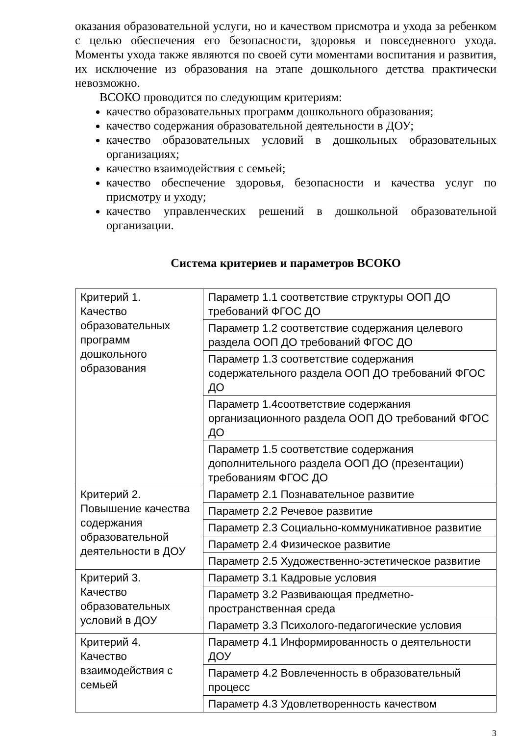оказания образовательной услуги, но и качеством присмотра и ухода за ребенком с целью обеспечения его безопасности, здоровья и повседневного ухода. Моменты ухода также являются по своей сути моментами воспитания и развития, их исключение из образования на этапе дошкольного детства практически невозможно.
ВСОКО проводится по следующим критериям:
качество образовательных программ дошкольного образования;
качество содержания образовательной деятельности в ДОУ;
качество образовательных условий в дошкольных образовательных организациях;
качество взаимодействия с семьей;
качество обеспечение здоровья, безопасности и качества услуг по присмотру и уходу;
качество управленческих решений в дошкольной образовательной организации.
Система критериев и параметров ВСОКО
| Критерий 1. Качество образовательных программ дошкольного образования | Параметр 1.1 соответствие структуры ООП ДО требований ФГОС ДО |
| | Параметр 1.2 соответствие содержания целевого раздела ООП ДО требований ФГОС ДО |
| | Параметр 1.3 соответствие содержания содержательного раздела ООП ДО требований ФГОС ДО |
| | Параметр 1.4соответствие содержания организационного раздела ООП ДО требований ФГОС ДО |
| | Параметр 1.5 соответствие содержания дополнительного раздела ООП ДО (презентации) требованиям ФГОС ДО |
| Критерий 2. Повышение качества содержания образовательной деятельности в ДОУ | Параметр 2.1 Познавательное развитие |
| | Параметр 2.2 Речевое развитие |
| | Параметр 2.3 Социально-коммуникативное развитие |
| | Параметр 2.4 Физическое развитие |
| | Параметр 2.5 Художественно-эстетическое развитие |
| Критерий 3. Качество образовательных условий в ДОУ | Параметр 3.1 Кадровые условия |
| | Параметр 3.2 Развивающая предметно-пространственная среда |
| | Параметр 3.3 Психолого-педагогические условия |
| Критерий 4. Качество взаимодействия с семьей | Параметр 4.1 Информированность о деятельности ДОУ |
| | Параметр 4.2 Вовлеченность в образовательный процесс |
| | Параметр 4.3 Удовлетворенность качеством |
3